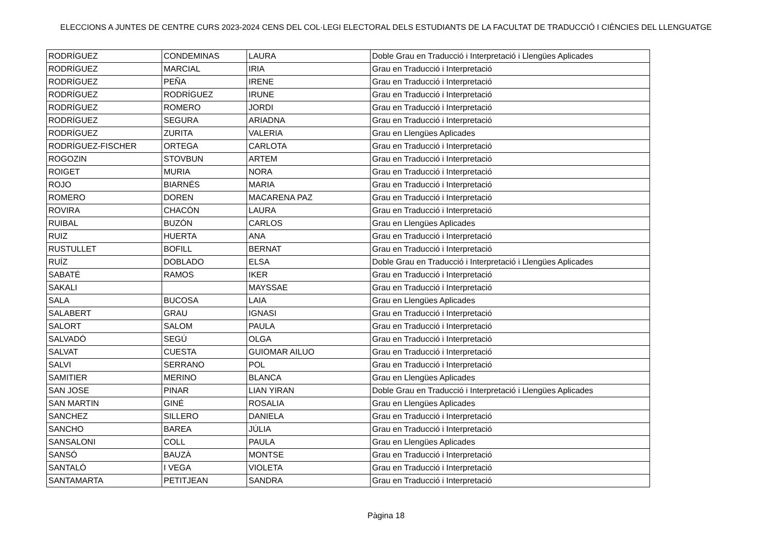ELECCIONS A JUNTES DE CENTRE CURS 2023-2024 CENS DEL COL·LEGI ELECTORAL DELS ESTUDIANTS DE LA FACULTAT DE TRADUCCIÓ I CIÈNCIES DEL LLENGUATGE
| RODRÍGUEZ | CONDEMINAS | LAURA | Doble Grau en Traducció i Interpretació i Llengües Aplicades |
| RODRÍGUEZ | MARCIAL | IRIA | Grau en Traducció i Interpretació |
| RODRÍGUEZ | PEÑA | IRENE | Grau en Traducció i Interpretació |
| RODRÍGUEZ | RODRÍGUEZ | IRUNE | Grau en Traducció i Interpretació |
| RODRÍGUEZ | ROMERO | JORDI | Grau en Traducció i Interpretació |
| RODRÍGUEZ | SEGURA | ARIADNA | Grau en Traducció i Interpretació |
| RODRÍGUEZ | ZURITA | VALERIA | Grau en Llengües Aplicades |
| RODRÍGUEZ-FISCHER | ORTEGA | CARLOTA | Grau en Traducció i Interpretació |
| ROGOZIN | STOVBUN | ARTEM | Grau en Traducció i Interpretació |
| ROIGET | MURIA | NORA | Grau en Traducció i Interpretació |
| ROJO | BIARNÉS | MARIA | Grau en Traducció i Interpretació |
| ROMERO | DOREN | MACARENA PAZ | Grau en Traducció i Interpretació |
| ROVIRA | CHACÓN | LAURA | Grau en Traducció i Interpretació |
| RUIBAL | BUZÓN | CARLOS | Grau en Llengües Aplicades |
| RUIZ | HUERTA | ANA | Grau en Traducció i Interpretació |
| RUSTULLET | BOFILL | BERNAT | Grau en Traducció i Interpretació |
| RUÍZ | DOBLADO | ELSA | Doble Grau en Traducció i Interpretació i Llengües Aplicades |
| SABATÉ | RAMOS | IKER | Grau en Traducció i Interpretació |
| SAKALI | | MAYSSAE | Grau en Traducció i Interpretació |
| SALA | BUCOSA | LAIA | Grau en Llengües Aplicades |
| SALABERT | GRAU | IGNASI | Grau en Traducció i Interpretació |
| SALORT | SALOM | PAULA | Grau en Traducció i Interpretació |
| SALVADÓ | SEGÚ | OLGA | Grau en Traducció i Interpretació |
| SALVAT | CUESTA | GUIOMAR AILUO | Grau en Traducció i Interpretació |
| SALVI | SERRANO | POL | Grau en Traducció i Interpretació |
| SAMITIER | MERINO | BLANCA | Grau en Llengües Aplicades |
| SAN JOSE | PINAR | LIAN YIRAN | Doble Grau en Traducció i Interpretació i Llengües Aplicades |
| SAN MARTIN | GINÉ | ROSALIA | Grau en Llengües Aplicades |
| SANCHEZ | SILLERO | DANIELA | Grau en Traducció i Interpretació |
| SANCHO | BAREA | JÚLIA | Grau en Traducció i Interpretació |
| SANSALONI | COLL | PAULA | Grau en Llengües Aplicades |
| SANSÓ | BAUZÀ | MONTSE | Grau en Traducció i Interpretació |
| SANTALÓ | I VEGA | VIOLETA | Grau en Traducció i Interpretació |
| SANTAMARTA | PETITJEAN | SANDRA | Grau en Traducció i Interpretació |
Pàgina 18